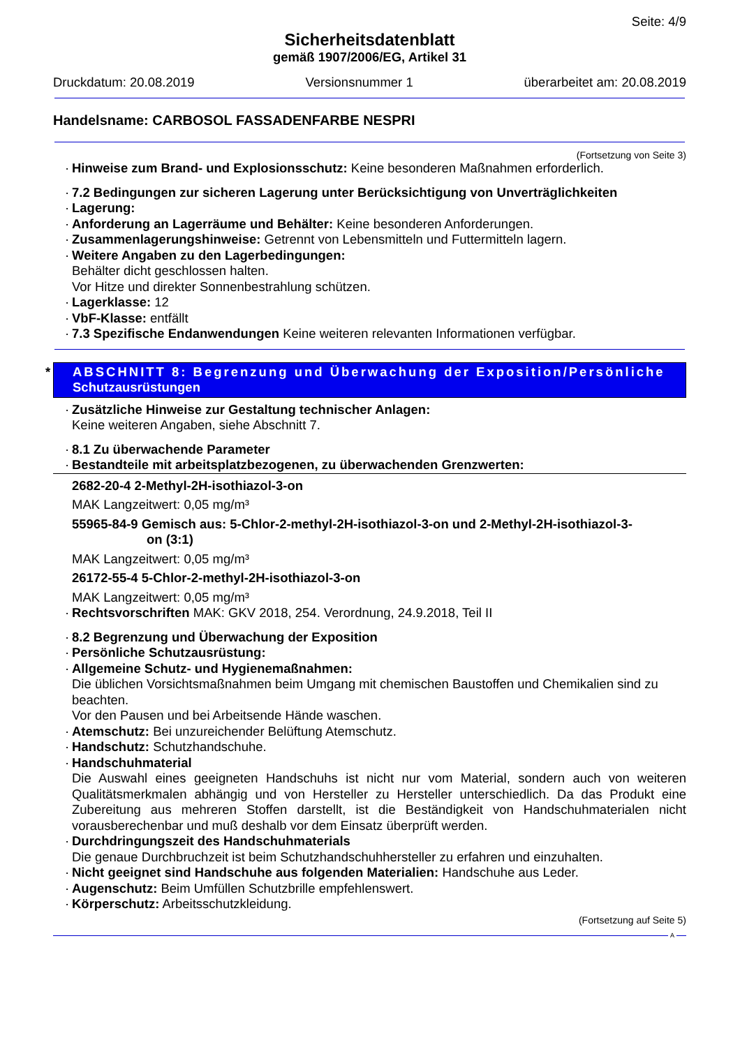Seite: 4/9
Sicherheitsdatenblatt
gemäß 1907/2006/EG, Artikel 31
Druckdatum: 20.08.2019 Versionsnummer 1 überarbeitet am: 20.08.2019
Handelsname: CARBOSOL FASSADENFARBE NESPRI
(Fortsetzung von Seite 3)
· Hinweise zum Brand- und Explosionsschutz: Keine besonderen Maßnahmen erforderlich.
· 7.2 Bedingungen zur sicheren Lagerung unter Berücksichtigung von Unverträglichkeiten
· Lagerung:
· Anforderung an Lagerräume und Behälter: Keine besonderen Anforderungen.
· Zusammenlagerungshinweise: Getrennt von Lebensmitteln und Futtermitteln lagern.
· Weitere Angaben zu den Lagerbedingungen:
Behälter dicht geschlossen halten.
Vor Hitze und direkter Sonnenbestrahlung schützen.
· Lagerklasse: 12
· VbF-Klasse: entfällt
· 7.3 Spezifische Endanwendungen Keine weiteren relevanten Informationen verfügbar.
* ABSCHNITT 8: Begrenzung und Überwachung der Exposition/Persönliche
Schutzausrüstungen
· Zusätzliche Hinweise zur Gestaltung technischer Anlagen:
Keine weiteren Angaben, siehe Abschnitt 7.
· 8.1 Zu überwachende Parameter
· Bestandteile mit arbeitsplatzbezogenen, zu überwachenden Grenzwerten:
2682-20-4 2-Methyl-2H-isothiazol-3-on
MAK Langzeitwert: 0,05 mg/m³
55965-84-9 Gemisch aus: 5-Chlor-2-methyl-2H-isothiazol-3-on und 2-Methyl-2H-isothiazol-3-
on (3:1)
MAK Langzeitwert: 0,05 mg/m³
26172-55-4 5-Chlor-2-methyl-2H-isothiazol-3-on
MAK Langzeitwert: 0,05 mg/m³
· Rechtsvorschriften MAK: GKV 2018, 254. Verordnung, 24.9.2018, Teil II
· 8.2 Begrenzung und Überwachung der Exposition
· Persönliche Schutzausrüstung:
· Allgemeine Schutz- und Hygienemaßnahmen:
Die üblichen Vorsichtsmaßnahmen beim Umgang mit chemischen Baustoffen und Chemikalien sind zu beachten.
Vor den Pausen und bei Arbeitsende Hände waschen.
· Atemschutz: Bei unzureichender Belüftung Atemschutz.
· Handschutz: Schutzhandschuhe.
· Handschuhmaterial
Die Auswahl eines geeigneten Handschuhs ist nicht nur vom Material, sondern auch von weiteren Qualitätsmerkmalen abhängig und von Hersteller zu Hersteller unterschiedlich. Da das Produkt eine Zubereitung aus mehreren Stoffen darstellt, ist die Beständigkeit von Handschuhmaterialen nicht vorausberechenbar und muß deshalb vor dem Einsatz überprüft werden.
· Durchdringungszeit des Handschuhmaterials
Die genaue Durchbruchzeit ist beim Schutzhandschuhhersteller zu erfahren und einzuhalten.
· Nicht geeignet sind Handschuhe aus folgenden Materialien: Handschuhe aus Leder.
· Augenschutz: Beim Umfüllen Schutzbrille empfehlenswert.
· Körperschutz: Arbeitsschutzkleidung.
(Fortsetzung auf Seite 5)
A